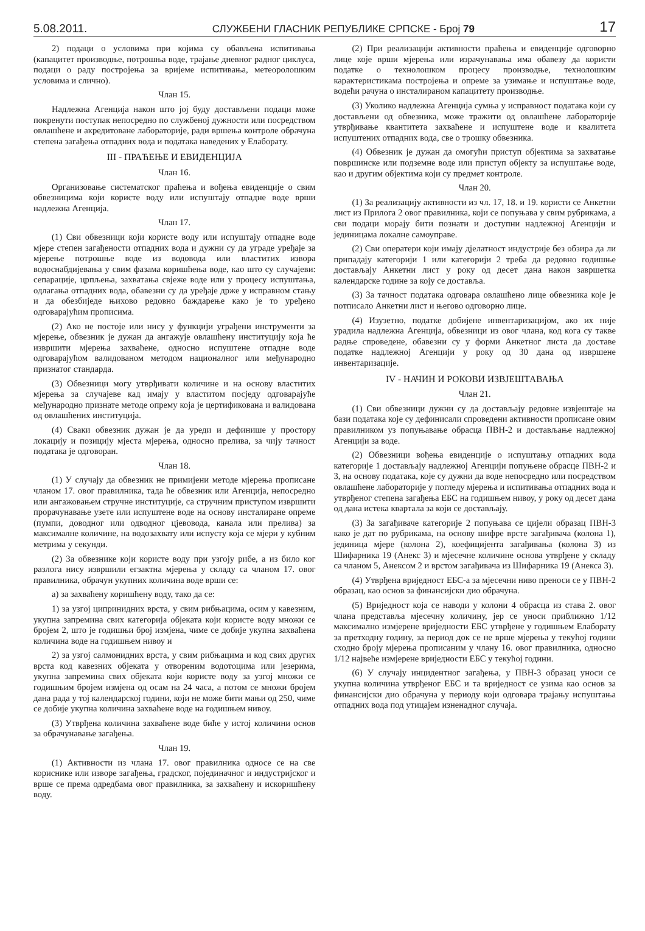5.08.2011. СЛУЖБЕНИ ГЛАСНИК РЕПУБЛИКЕ СРПСКЕ - Број 79 17
2) подаци о условима при којима су обављена испитивања (капацитет производње, потрошња воде, трајање дневног радног циклуса, подаци о раду постројења за вријеме испитивања, метеоролошким условима и слично).
Члан 15.
Надлежна Агенција након што јој буду достављени подаци може покренути поступак непосредно по службеној дужности или посредством овлашћене и акредитоване лабораторије, ради вршења контроле обрачуна степена загађења отпадних вода и података наведених у Елаборату.
III - ПРАЋЕЊЕ И ЕВИДЕНЦИЈА
Члан 16.
Организовање систематског праћења и вођења евиденције о свим обвезницима који користе воду или испуштају отпадне воде врши надлежна Агенција.
Члан 17.
(1) Сви обвезници који користе воду или испуштају отпадне воде мјере степен загађености отпадних вода и дужни су да уграде уређаје за мјерење потрошње воде из водовода или властитих извора водоснабдијевања у свим фазама коришћења воде, као што су случајеви: сепарације, црпљења, захватања свјеже воде или у процесу испуштања, одлагања отпадних вода, обавезни су да уређаје држе у исправном стању и да обезбиједе њихово редовно баждарење како је то уређено одговарајућим прописима.
(2) Ако не постоје или нису у функцији уграђени инструменти за мјерење, обвезник је дужан да ангажује овлашћену институцију која ће извршити мјерења захваћене, односно испуштене отпадне воде одговарајућом валидованом методом националног или међународно признатог стандарда.
(3) Обвезници могу утврђивати количине и на основу властитих мјерења за случајеве кад имају у властитом посједу одговарајуће међународно признате методе опрему која је цертификована и валидована од овлашћених институција.
(4) Сваки обвезник дужан је да уреди и дефинише у простору локацију и позицију мјеста мјерења, односно прелива, за чију тачност података је одговоран.
Члан 18.
(1) У случају да обвезник не примијени методе мјерења прописане чланом 17. овог правилника, тада ће обвезник или Агенција, непосредно или ангажовањем стручне институције, са стручним приступом извршити прорачунавање узете или испуштене воде на основу инсталиране опреме (пумпи, доводног или одводног цјевовода, канала или прелива) за максималне количине, на водозахвату или испусту која се мјери у кубним метрима у секунди.
(2) За обвезнике који користе воду при узгоју рибе, а из било ког разлога нису извршили егзактна мјерења у складу са чланом 17. овог правилника, обрачун укупних количина воде врши се:
а) за захваћену коришћену воду, тако да се:
1) за узгој ципринидних врста, у свим рибњацима, осим у кавезним, укупна запремина свих категорија објеката који користе воду множи се бројем 2, што је годишњи број измјена, чиме се добије укупна захваћена количина воде на годишњем нивоу и
2) за узгој салмонидних врста, у свим рибњацима и код свих других врста код кавезних објеката у отвореним водотоцима или језерима, укупна запремина свих објеката који користе воду за узгој множи се годишњим бројем измјена од осам на 24 часа, а потом се множи бројем дана рада у тој календарској години, који не може бити мањи од 250, чиме се добије укупна количина захваћене воде на годишњем нивоу.
(3) Утврђена количина захваћене воде биће у истој количини основ за обрачунавање загађења.
Члан 19.
(1) Активности из члана 17. овог правилника односе се на све кориснике или изворе загађења, градског, појединачног и индустријског и врше се према одредбама овог правилника, за захваћену и искоришћену воду.
(2) При реализацији активности праћења и евиденције одговорно лице које врши мјерења или израчунавања има обавезу да користи податке о технолошком процесу производње, технолошким карактеристикама постројења и опреме за узимање и испуштање воде, водећи рачуна о инсталираном капацитету производње.
(3) Уколико надлежна Агенција сумња у исправност података који су достављени од обвезника, може тражити од овлашћене лабораторије утврђивање квантитета захваћене и испуштене воде и квалитета испуштених отпадних вода, све о трошку обвезника.
(4) Обвезник је дужан да омогући приступ објектима за захватање површинске или подземне воде или приступ објекту за испуштање воде, као и другим објектима који су предмет контроле.
Члан 20.
(1) За реализацију активности из чл. 17, 18. и 19. користи се Анкетни лист из Прилога 2 овог правилника, који се попуњава у свим рубрикама, а сви подаци морају бити познати и доступни надлежној Агенцији и јединицама локалне самоуправе.
(2) Сви оператери који имају дјелатност индустрије без обзира да ли припадају категорији 1 или категорији 2 треба да редовно годишње достављају Анкетни лист у року од десет дана након завршетка календарске године за коју се доставља.
(3) За тачност података одговара овлашћено лице обвезника које је потписало Анкетни лист и његово одговорно лице.
(4) Изузетно, податке добијене инвентаризацијом, ако их није урадила надлежна Агенција, обвезници из овог члана, код кога су такве радње спроведене, обавезни су у форми Анкетног листа да доставе податке надлежној Агенцији у року од 30 дана од извршене инвентаризације.
IV - НАЧИН И РОКОВИ ИЗВЈЕШТАВАЊА
Члан 21.
(1) Сви обвезници дужни су да достављају редовне извјештаје на бази података које су дефинисали спроведени активности прописане овим правилником уз попуњавање обрасца ПВН-2 и достављање надлежној Агенцији за воде.
(2) Обвезници вођења евиденције о испуштању отпадних вода категорије 1 достављају надлежној Агенцији попуњене обрасце ПВН-2 и 3, на основу података, које су дужни да воде непосредно или посредством овлашћене лабораторије у погледу мјерења и испитивања отпадних вода и утврђеног степена загађења ЕБС на годишњем нивоу, у року од десет дана од дана истека квартала за који се достављају.
(3) За загађиваче категорије 2 попуњава се цијели образац ПВН-3 како је дат по рубрикама, на основу шифре врсте загађивача (колона 1), јединица мјере (колона 2), коефицијента загађивања (колона 3) из Шифарника 19 (Анекс 3) и мјесечне количине основа утврђене у складу са чланом 5, Анексом 2 и врстом загађивача из Шифарника 19 (Анекса 3).
(4) Утврђена вриједност ЕБС-а за мјесечни ниво преноси се у ПВН-2 образац, као основ за финансијски дио обрачуна.
(5) Вриједност која се наводи у колони 4 обрасца из става 2. овог члана представља мјесечну количину, јер се уноси приближно 1/12 максимално измјерене вриједности ЕБС утврђене у годишњем Елаборату за претходну годину, за период док се не врше мјерења у текућој години сходно броју мјерења прописаним у члану 16. овог правилника, односно 1/12 највеће измјерене вриједности ЕБС у текућој години.
(6) У случају инцидентног загађења, у ПВН-3 образац уноси се укупна количина утврђеног ЕБС и та вриједност се узима као основ за финансијски дио обрачуна у периоду који одговара трајању испуштања отпадних вода под утицајем изненадног случаја.